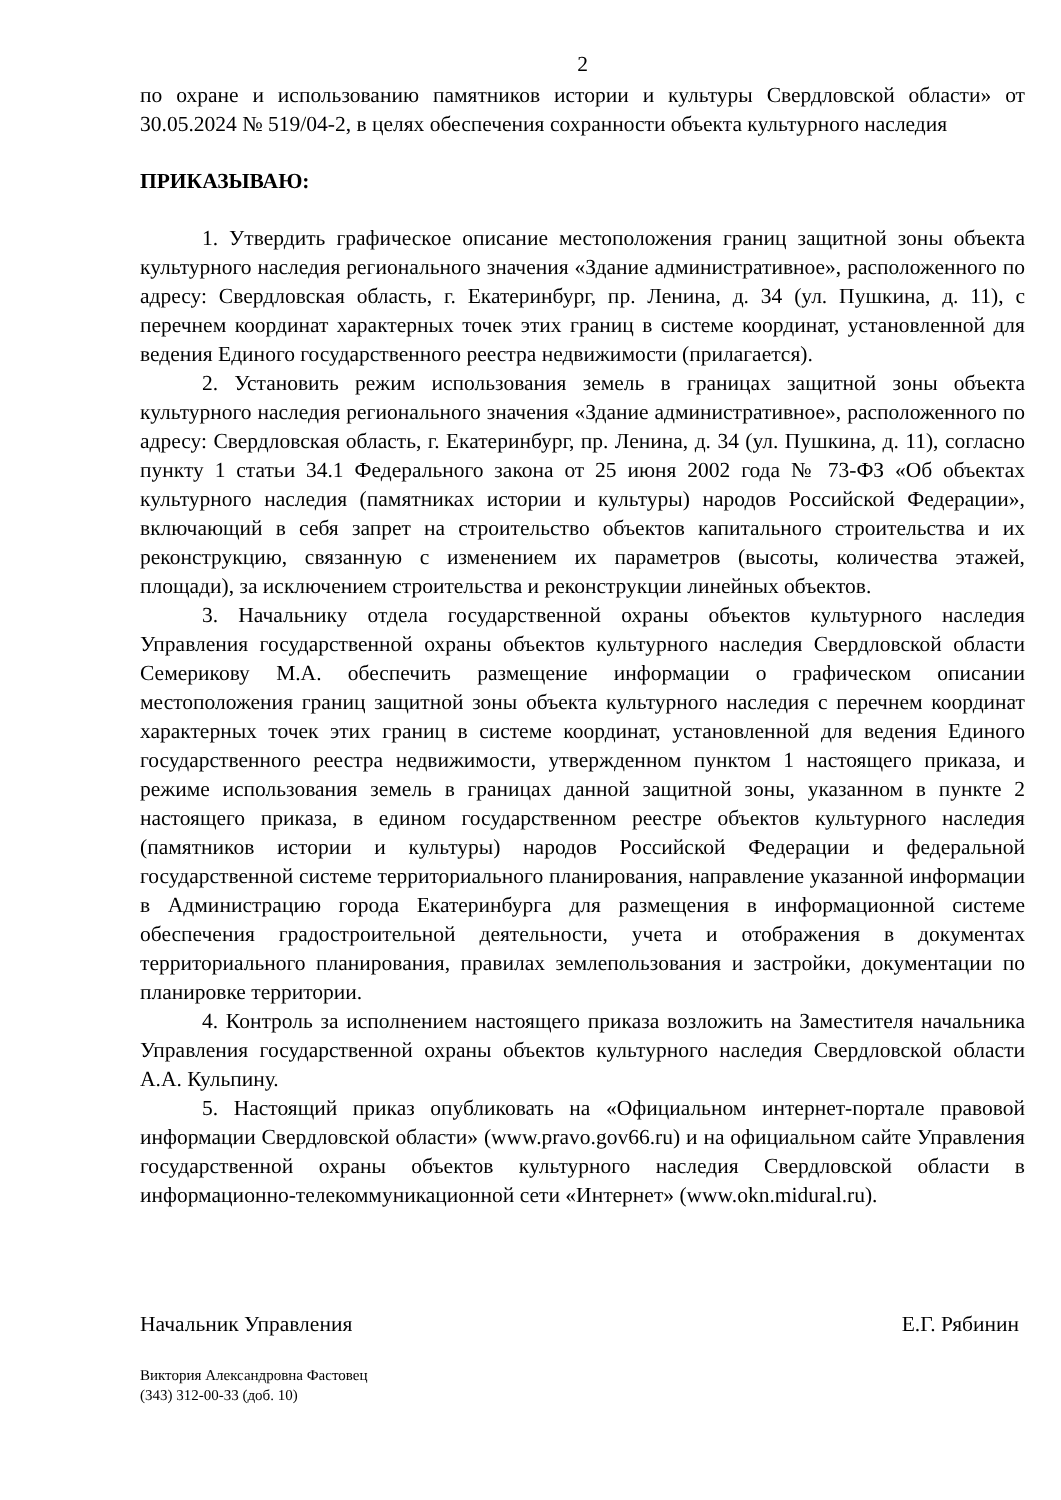2
по охране и использованию памятников истории и культуры Свердловской области» от 30.05.2024 № 519/04-2, в целях обеспечения сохранности объекта культурного наследия
ПРИКАЗЫВАЮ:
1. Утвердить графическое описание местоположения границ защитной зоны объекта культурного наследия регионального значения «Здание административное», расположенного по адресу: Свердловская область, г. Екатеринбург, пр. Ленина, д. 34 (ул. Пушкина, д. 11), с перечнем координат характерных точек этих границ в системе координат, установленной для ведения Единого государственного реестра недвижимости (прилагается).
2. Установить режим использования земель в границах защитной зоны объекта культурного наследия регионального значения «Здание административное», расположенного по адресу: Свердловская область, г. Екатеринбург, пр. Ленина, д. 34 (ул. Пушкина, д. 11), согласно пункту 1 статьи 34.1 Федерального закона от 25 июня 2002 года № 73-ФЗ «Об объектах культурного наследия (памятниках истории и культуры) народов Российской Федерации», включающий в себя запрет на строительство объектов капитального строительства и их реконструкцию, связанную с изменением их параметров (высоты, количества этажей, площади), за исключением строительства и реконструкции линейных объектов.
3. Начальнику отдела государственной охраны объектов культурного наследия Управления государственной охраны объектов культурного наследия Свердловской области Семерикову М.А. обеспечить размещение информации о графическом описании местоположения границ защитной зоны объекта культурного наследия с перечнем координат характерных точек этих границ в системе координат, установленной для ведения Единого государственного реестра недвижимости, утвержденном пунктом 1 настоящего приказа, и режиме использования земель в границах данной защитной зоны, указанном в пункте 2 настоящего приказа, в едином государственном реестре объектов культурного наследия (памятников истории и культуры) народов Российской Федерации и федеральной государственной системе территориального планирования, направление указанной информации в Администрацию города Екатеринбурга для размещения в информационной системе обеспечения градостроительной деятельности, учета и отображения в документах территориального планирования, правилах землепользования и застройки, документации по планировке территории.
4. Контроль за исполнением настоящего приказа возложить на Заместителя начальника Управления государственной охраны объектов культурного наследия Свердловской области А.А. Кульпину.
5. Настоящий приказ опубликовать на «Официальном интернет-портале правовой информации Свердловской области» (www.pravo.gov66.ru) и на официальном сайте Управления государственной охраны объектов культурного наследия Свердловской области в информационно-телекоммуникационной сети «Интернет» (www.okn.midural.ru).
Начальник Управления Е.Г. Рябинин
Виктория Александровна Фастовец
(343) 312-00-33 (доб. 10)